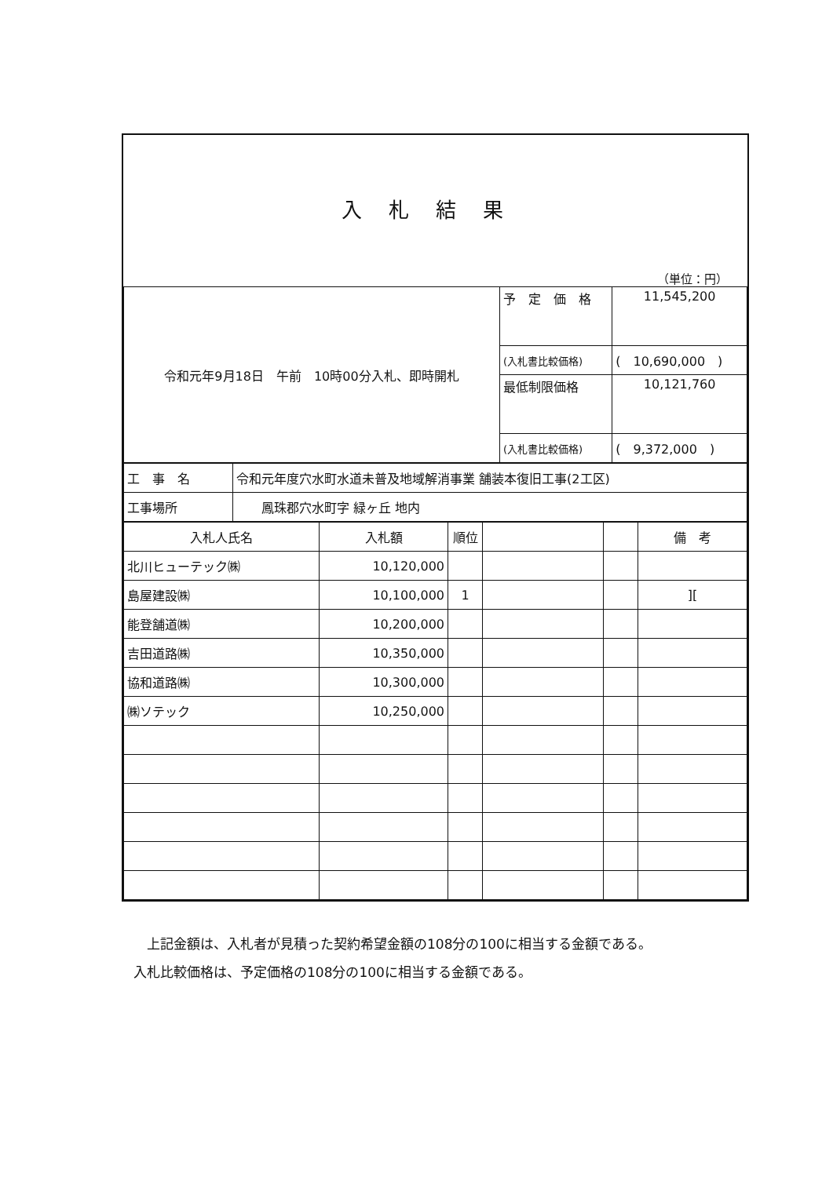入札結果
（単位：円）
| 令和元年9月18日 午前 10時00分入札、即時開札 | 予 定 価 格 | 11,545,200 |
| | (入札書比較価格) | ( 10,690,000 ) |
| | 最低制限価格 | 10,121,760 |
| | (入札書比較価格) | ( 9,372,000 ) |
| 工 事 名 | 令和元年度穴水町水道未普及地域解消事業 舗装本復旧工事(2工区) |
| 工事場所 | 鳳珠郡穴水町字 緑ヶ丘 地内 |
| 入札人氏名 | 入札額 | 順位 | | | 備 考 |
| --- | --- | --- | --- | --- | --- |
| 北川ヒューテック㈱ | 10,120,000 | | | | |
| 島屋建設㈱ | 10,100,000 | 1 | | | ][ |
| 能登舗道㈱ | 10,200,000 | | | | |
| 吉田道路㈱ | 10,350,000 | | | | |
| 協和道路㈱ | 10,300,000 | | | | |
| ㈱ソテック | 10,250,000 | | | | |
　上記金額は、入札者が見積った契約希望金額の108分の100に相当する金額である。
入札比較価格は、予定価格の108分の100に相当する金額である。